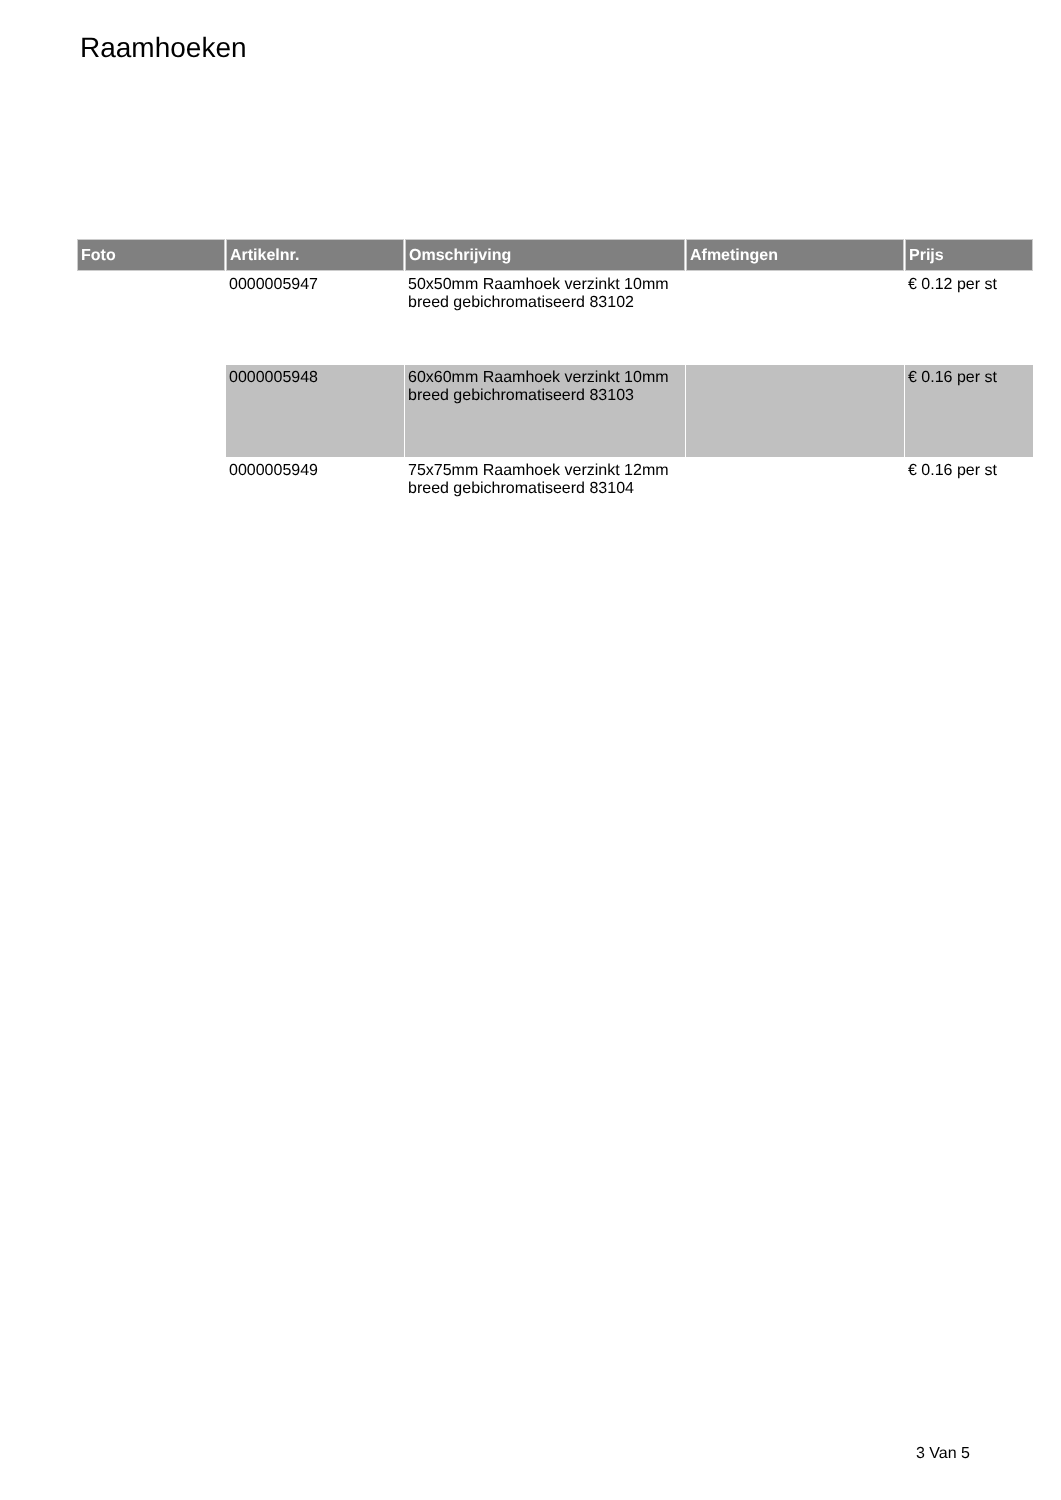Raamhoeken
| Foto | Artikelnr. | Omschrijving | Afmetingen | Prijs |
| --- | --- | --- | --- | --- |
| | 0000005947 | 50x50mm Raamhoek verzinkt 10mm breed gebichromatiseerd 83102 | | € 0.12 per st |
| | 0000005948 | 60x60mm Raamhoek verzinkt 10mm breed gebichromatiseerd 83103 | | € 0.16 per st |
| | 0000005949 | 75x75mm Raamhoek verzinkt 12mm breed gebichromatiseerd 83104 | | € 0.16 per st |
3 Van 5